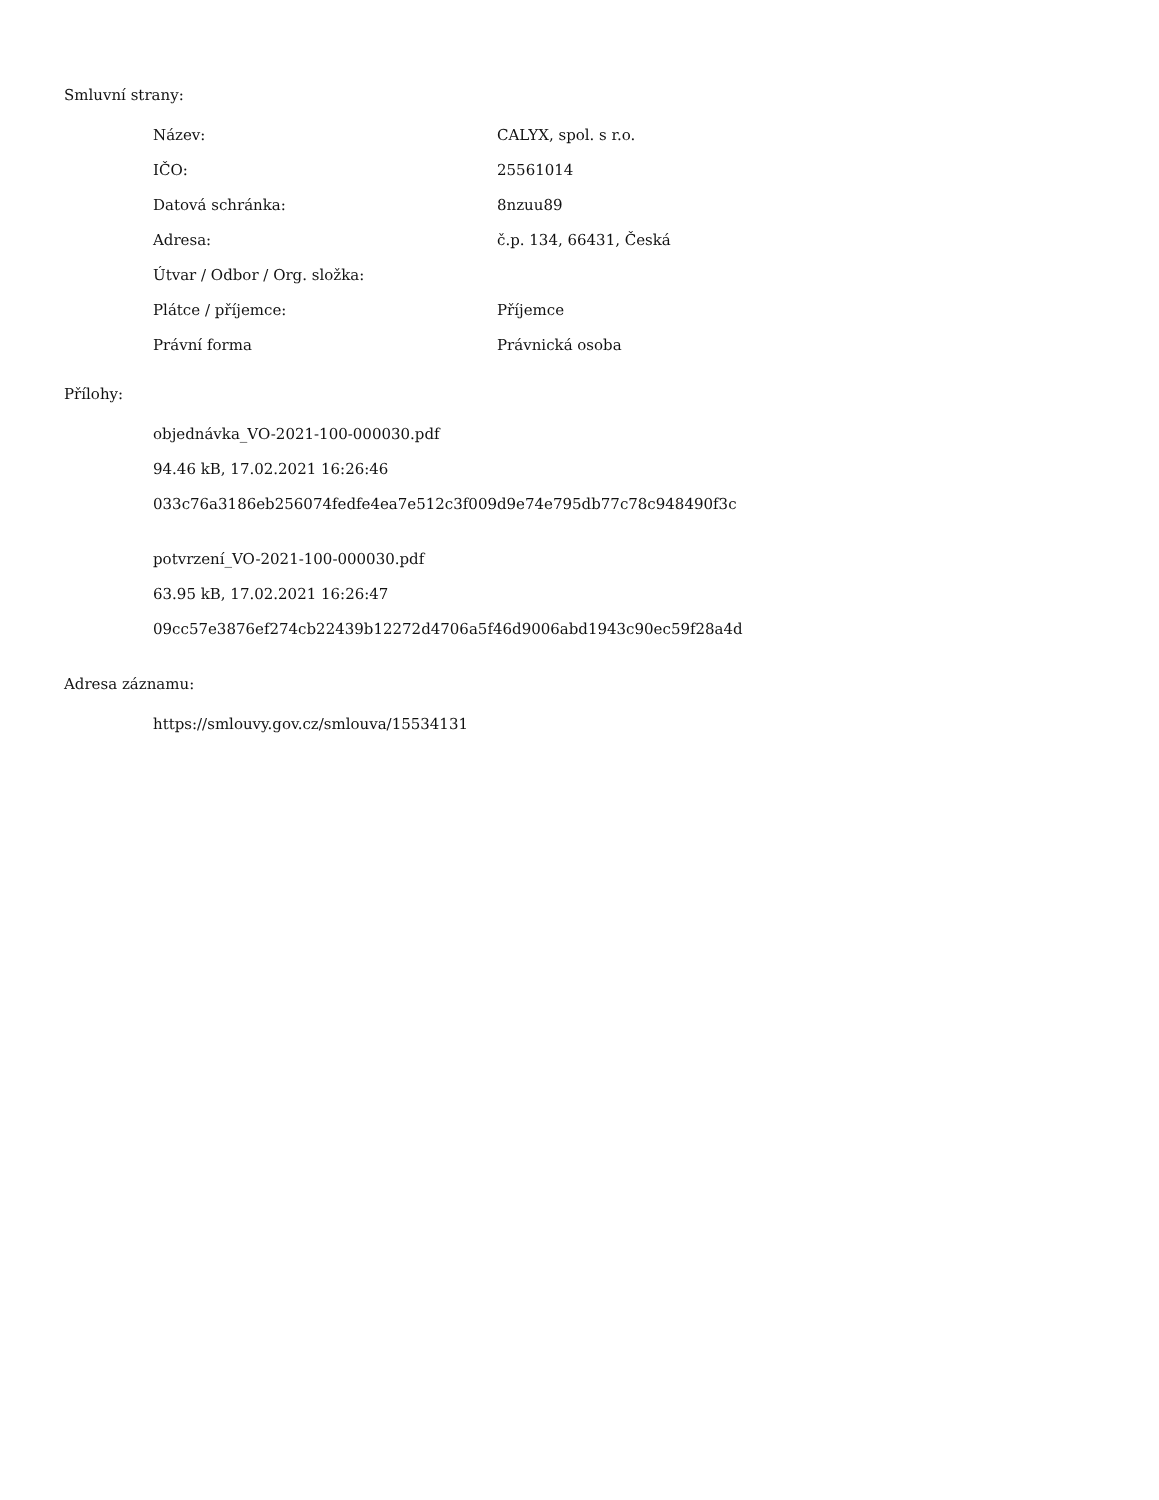Smluvní strany:
| Název: | CALYX, spol. s r.o. |
| IČO: | 25561014 |
| Datová schránka: | 8nzuu89 |
| Adresa: | č.p. 134, 66431, Česká |
| Útvar / Odbor / Org. složka: | |
| Plátce / příjemce: | Příjemce |
| Právní forma | Právnická osoba |
Přílohy:
objednávka_VO-2021-100-000030.pdf
94.46 kB, 17.02.2021 16:26:46
033c76a3186eb256074fedfe4ea7e512c3f009d9e74e795db77c78c948490f3c
potvrzení_VO-2021-100-000030.pdf
63.95 kB, 17.02.2021 16:26:47
09cc57e3876ef274cb22439b12272d4706a5f46d9006abd1943c90ec59f28a4d
Adresa záznamu:
https://smlouvy.gov.cz/smlouva/15534131